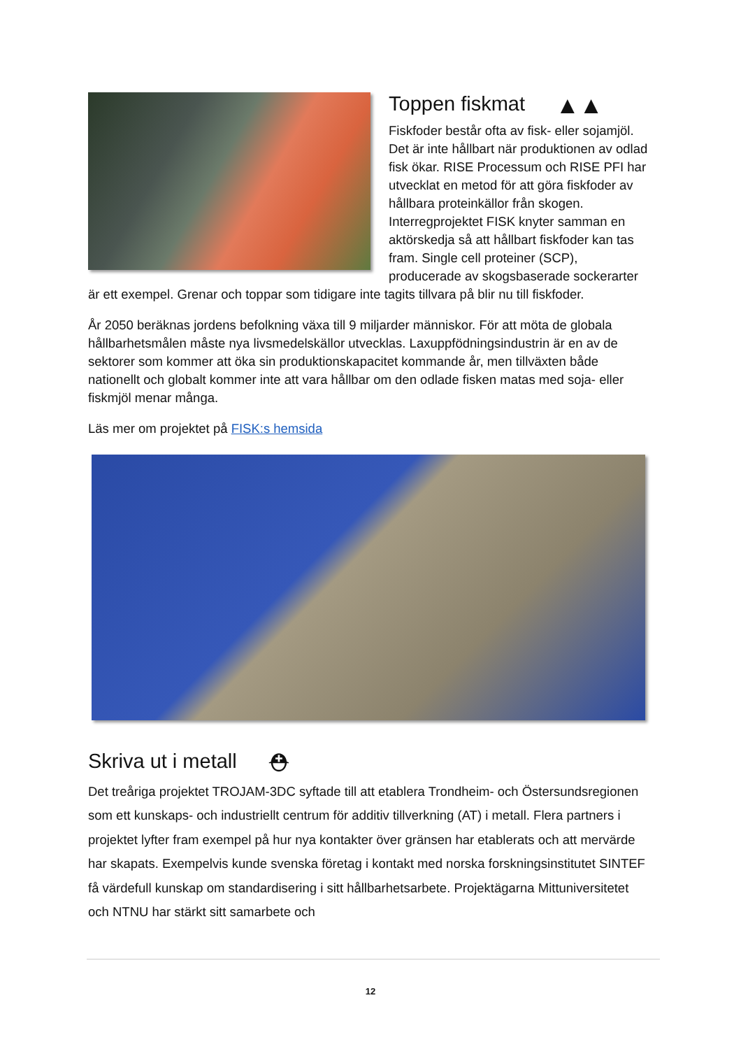Toppen fiskmat ▲▲
Fiskfoder består ofta av fisk- eller sojamjöl. Det är inte hållbart när produktionen av odlad fisk ökar. RISE Processum och RISE PFI har utvecklat en metod för att göra fiskfoder av hållbara proteinkällor från skogen. Interregprojektet FISK knyter samman en aktörskedja så att hållbart fiskfoder kan tas fram. Single cell proteiner (SCP), producerade av skogsbaserade sockerarter är ett exempel. Grenar och toppar som tidigare inte tagits tillvara på blir nu till fiskfoder.
År 2050 beräknas jordens befolkning växa till 9 miljarder människor. För att möta de globala hållbarhetsmålen måste nya livsmedelskällor utvecklas. Laxuppfödningsindustrin är en av de sektorer som kommer att öka sin produktionskapacitet kommande år, men tillväxten både nationellt och globalt kommer inte att vara hållbar om den odlade fisken matas med soja- eller fiskmjöl menar många.
Läs mer om projektet på FISK:s hemsida
Skriva ut i metall ⛑
Det treåriga projektet TROJAM-3DC syftade till att etablera Trondheim- och Östersundsregionen som ett kunskaps- och industriellt centrum för additiv tillverkning (AT) i metall. Flera partners i projektet lyfter fram exempel på hur nya kontakter över gränsen har etablerats och att mervärde har skapats. Exempelvis kunde svenska företag i kontakt med norska forskningsinstitutet SINTEF få värdefull kunskap om standardisering i sitt hållbarhetsarbete. Projektägarna Mittuniversitetet och NTNU har stärkt sitt samarbete och
12